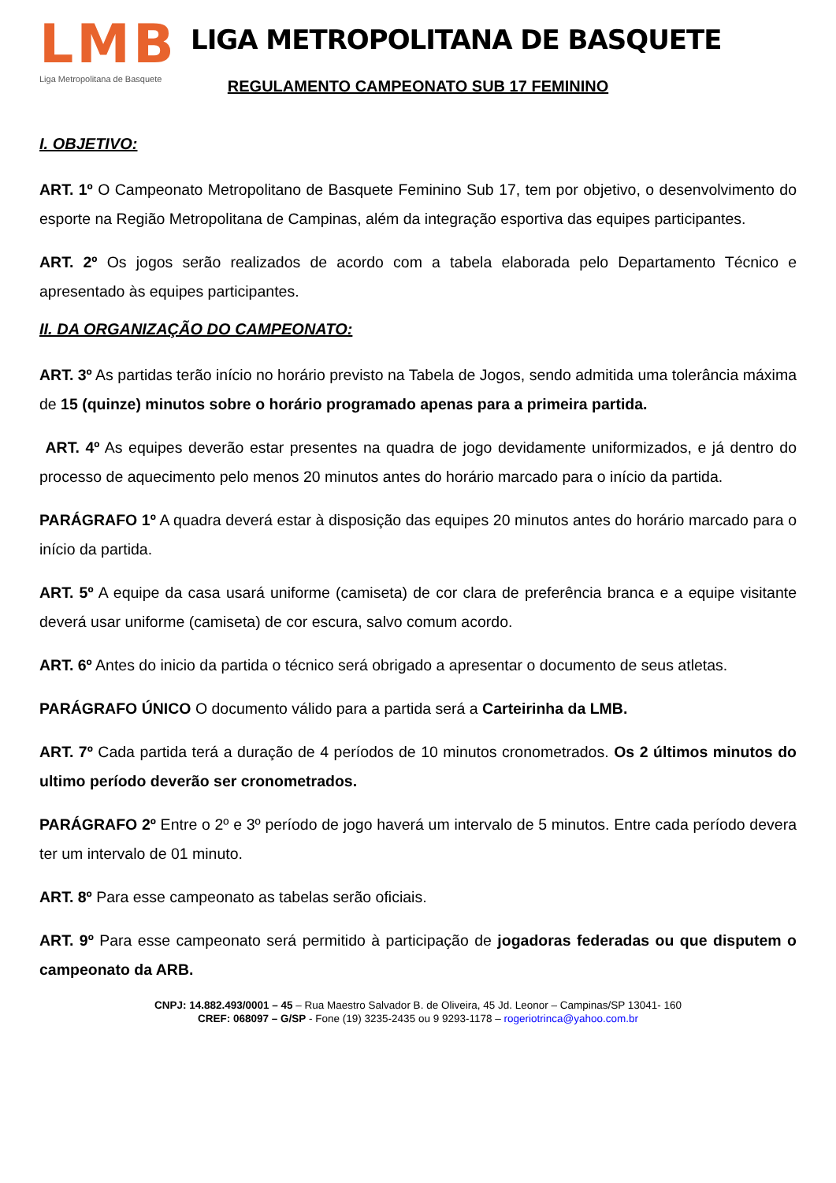LMB
Liga Metropolitana de Basquete
LIGA METROPOLITANA DE BASQUETE
REGULAMENTO CAMPEONATO SUB 17 FEMININO
I. OBJETIVO:
ART. 1º O Campeonato Metropolitano de Basquete Feminino Sub 17, tem por objetivo, o desenvolvimento do esporte na Região Metropolitana de Campinas, além da integração esportiva das equipes participantes.
ART. 2º Os jogos serão realizados de acordo com a tabela elaborada pelo Departamento Técnico e apresentado às equipes participantes.
II. DA ORGANIZAÇÃO DO CAMPEONATO:
ART. 3º As partidas terão início no horário previsto na Tabela de Jogos, sendo admitida uma tolerância máxima de 15 (quinze) minutos sobre o horário programado apenas para a primeira partida.
ART. 4º As equipes deverão estar presentes na quadra de jogo devidamente uniformizados, e já dentro do processo de aquecimento pelo menos 20 minutos antes do horário marcado para o início da partida.
PARÁGRAFO 1º A quadra deverá estar à disposição das equipes 20 minutos antes do horário marcado para o início da partida.
ART. 5º A equipe da casa usará uniforme (camiseta) de cor clara de preferência branca e a equipe visitante deverá usar uniforme (camiseta) de cor escura, salvo comum acordo.
ART. 6º Antes do inicio da partida o técnico será obrigado a apresentar o documento de seus atletas.
PARÁGRAFO ÚNICO O documento válido para a partida será a Carteirinha da LMB.
ART. 7º Cada partida terá a duração de 4 períodos de 10 minutos cronometrados. Os 2 últimos minutos do ultimo período deverão ser cronometrados.
PARÁGRAFO 2º Entre o 2º e 3º período de jogo haverá um intervalo de 5 minutos. Entre cada período devera ter um intervalo de 01 minuto.
ART. 8º Para esse campeonato as tabelas serão oficiais.
ART. 9º Para esse campeonato será permitido à participação de jogadoras federadas ou que disputem o campeonato da ARB.
CNPJ: 14.882.493/0001 – 45 – Rua Maestro Salvador B. de Oliveira, 45 Jd. Leonor – Campinas/SP 13041- 160
CREF: 068097 – G/SP - Fone (19) 3235-2435 ou 9 9293-1178 – rogeriotrinca@yahoo.com.br